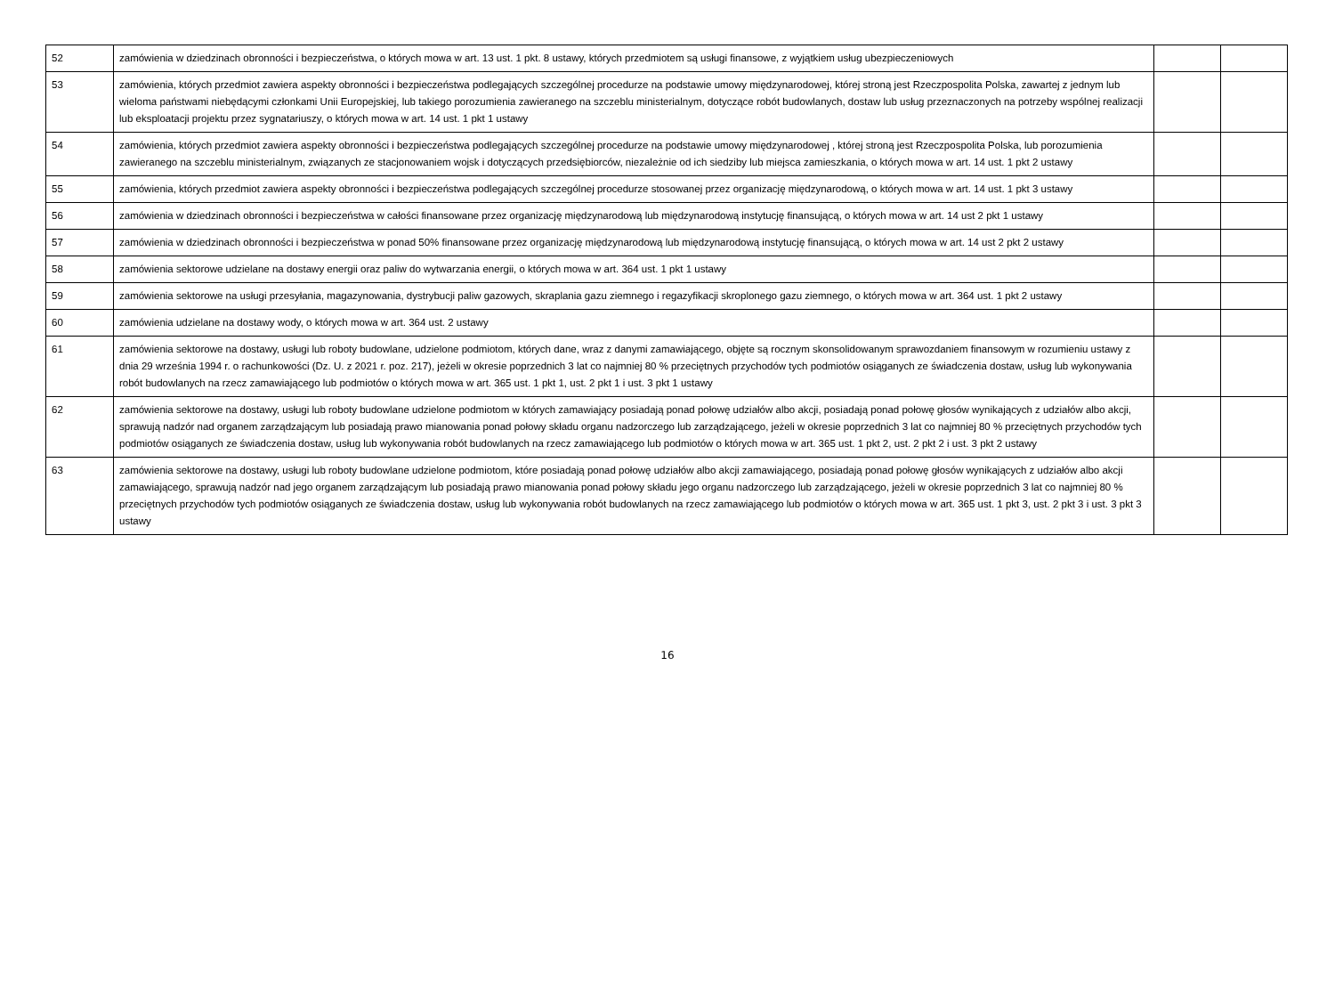| 52 | zamówienia w dziedzinach obronności i bezpieczeństwa, o których mowa w art. 13 ust. 1 pkt. 8 ustawy, których przedmiotem są usługi finansowe, z wyjątkiem usług ubezpieczeniowych | | |
| 53 | zamówienia, których przedmiot zawiera aspekty obronności i bezpieczeństwa podlegających szczególnej procedurze na podstawie umowy międzynarodowej, której stroną jest Rzeczpospolita Polska, zawartej z jednym lub wieloma państwami niebędącymi członkami Unii Europejskiej, lub takiego porozumienia zawieranego na szczeblu ministerialnym, dotyczące robót budowlanych, dostaw lub usług przeznaczonych na potrzeby wspólnej realizacji lub eksploatacji projektu przez sygnatariuszy, o których mowa w art. 14 ust. 1 pkt 1 ustawy | | |
| 54 | zamówienia, których przedmiot zawiera aspekty obronności i bezpieczeństwa podlegających szczególnej procedurze na podstawie umowy międzynarodowej , której stroną jest Rzeczpospolita Polska, lub porozumienia zawieranego na szczeblu ministerialnym, związanych ze stacjonowaniem wojsk i dotyczących przedsiębiorców, niezależnie od ich siedziby lub miejsca zamieszkania, o których mowa w art. 14 ust. 1 pkt 2 ustawy | | |
| 55 | zamówienia, których przedmiot zawiera aspekty obronności i bezpieczeństwa podlegających szczególnej procedurze stosowanej przez organizację międzynarodową, o których mowa w art. 14 ust. 1 pkt 3 ustawy | | |
| 56 | zamówienia w dziedzinach obronności i bezpieczeństwa w całości finansowane przez organizację międzynarodową lub międzynarodową instytucję finansującą, o których mowa w art. 14 ust 2 pkt 1 ustawy | | |
| 57 | zamówienia w dziedzinach obronności i bezpieczeństwa w ponad 50% finansowane przez organizację międzynarodową lub międzynarodową instytucję finansującą, o których mowa w art. 14 ust 2 pkt 2 ustawy | | |
| 58 | zamówienia sektorowe udzielane na dostawy energii oraz paliw do wytwarzania energii, o których mowa w art. 364 ust. 1 pkt 1 ustawy | | |
| 59 | zamówienia sektorowe na usługi przesyłania, magazynowania, dystrybucji paliw gazowych, skraplania gazu ziemnego i regazyfikacji skroplonego gazu ziemnego, o których mowa w art. 364 ust. 1 pkt 2 ustawy | | |
| 60 | zamówienia udzielane na dostawy wody, o których mowa w art. 364 ust. 2 ustawy | | |
| 61 | zamówienia sektorowe na dostawy, usługi lub roboty budowlane, udzielone podmiotom, których dane, wraz z danymi zamawiającego, objęte są rocznym skonsolidowanym sprawozdaniem finansowym w rozumieniu ustawy z dnia 29 września 1994 r. o rachunkowości (Dz. U. z 2021 r. poz. 217), jeżeli w okresie poprzednich 3 lat co najmniej 80 % przeciętnych przychodów tych podmiotów osiąganych ze świadczenia dostaw, usług lub wykonywania robót budowlanych na rzecz zamawiającego lub podmiotów o których mowa w art. 365 ust. 1 pkt 1, ust. 2 pkt 1 i ust. 3 pkt 1 ustawy | | |
| 62 | zamówienia sektorowe na dostawy, usługi lub roboty budowlane udzielone podmiotom w których zamawiający posiadają ponad połowę udziałów albo akcji, posiadają ponad połowę głosów wynikających z udziałów albo akcji, sprawują nadzór nad organem zarządzającym lub posiadają prawo mianowania ponad połowy składu organu nadzorczego lub zarządzającego, jeżeli w okresie poprzednich 3 lat co najmniej 80 % przeciętnych przychodów tych podmiotów osiąganych ze świadczenia dostaw, usług lub wykonywania robót budowlanych na rzecz zamawiającego lub podmiotów o których mowa w art. 365 ust. 1 pkt 2, ust. 2 pkt 2 i ust. 3 pkt 2 ustawy | | |
| 63 | zamówienia sektorowe na dostawy, usługi lub roboty budowlane udzielone podmiotom, które posiadają ponad połowę udziałów albo akcji zamawiającego, posiadają ponad połowę głosów wynikających z udziałów albo akcji zamawiającego, sprawują nadzór nad jego organem zarządzającym lub posiadają prawo mianowania ponad połowy składu jego organu nadzorczego lub zarządzającego, jeżeli w okresie poprzednich 3 lat co najmniej 80 % przeciętnych przychodów tych podmiotów osiąganych ze świadczenia dostaw, usług lub wykonywania robót budowlanych na rzecz zamawiającego lub podmiotów o których mowa w art. 365 ust. 1 pkt 3, ust. 2 pkt 3 i ust. 3 pkt 3 ustawy | | |
16